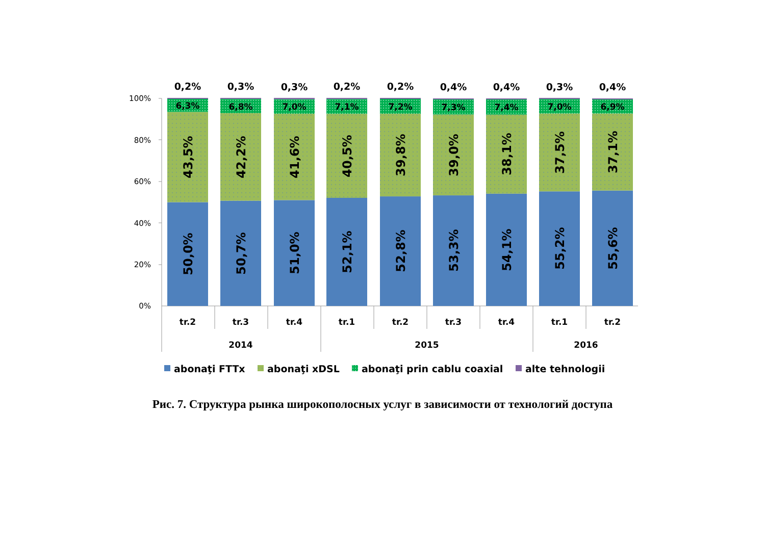100%
80%
60%
40%
20%
0%
0,2%
0,3%
0,3%
0,2%
0,2%
0,4%
0,4%
0,3%
0,4%
6,3%
6,8%
7,0%
7,1%
7,2%
7,3%
7,4%
7,0%
6,9%
43,5%
42,2%
41,6%
40,5%
39,8%
39,0%
38,1%
37,5%
37,1%
50,0%
50,7%
51,0%
52,1%
52,8%
53,3%
54,1%
55,2%
55,6%
tr.2
tr.3
tr.4
tr.1
tr.2
tr.3
tr.4
tr.1
tr.2
2014
2015
2016
abonaţi FTTx
abonaţi xDSL
abonaţi prin cablu coaxial
alte tehnologii
Рис. 7. Структура рынка широкополосных услуг в зависимости от технологий доступа